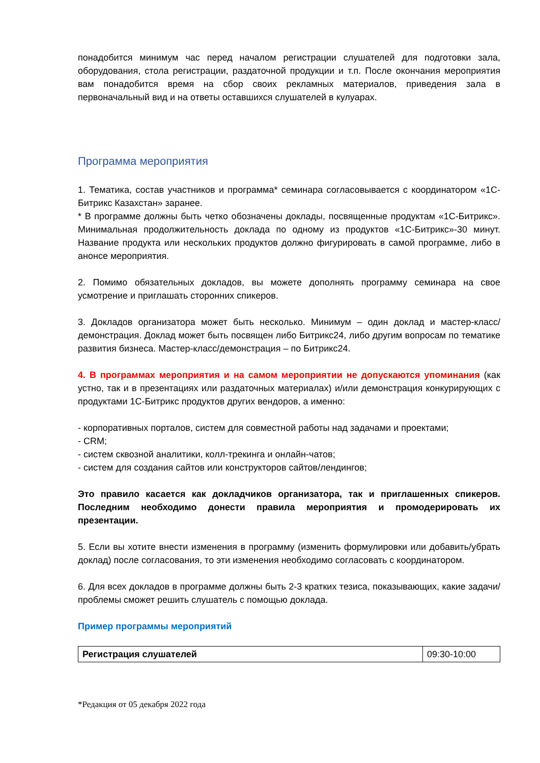понадобится минимум час перед началом регистрации слушателей для подготовки зала, оборудования, стола регистрации, раздаточной продукции и т.п. После окончания мероприятия вам понадобится время на сбор своих рекламных материалов, приведения зала в первоначальный вид и на ответы оставшихся слушателей в кулуарах.
Программа мероприятия
1. Тематика, состав участников и программа* семинара согласовывается с координатором «1С-Битрикс Казахстан» заранее.
* В программе должны быть четко обозначены доклады, посвященные продуктам «1С-Битрикс». Минимальная продолжительность доклада по одному из продуктов «1С-Битрикс»-30 минут. Название продукта или нескольких продуктов должно фигурировать в самой программе, либо в анонсе мероприятия.
2. Помимо обязательных докладов, вы можете дополнять программу семинара на свое усмотрение и приглашать сторонних спикеров.
3. Докладов организатора может быть несколько. Минимум – один доклад и мастер-класс/демонстрация. Доклад может быть посвящен либо Битрикс24, либо другим вопросам по тематике развития бизнеса. Мастер-класс/демонстрация – по Битрикс24.
4. В программах мероприятия и на самом мероприятии не допускаются упоминания (как устно, так и в презентациях или раздаточных материалах) и/или демонстрация конкурирующих с продуктами 1С-Битрикс продуктов других вендоров, а именно:
- корпоративных порталов, систем для совместной работы над задачами и проектами;
- CRM;
- систем сквозной аналитики, колл-трекинга и онлайн-чатов;
- систем для создания сайтов или конструкторов сайтов/лендингов;
Это правило касается как докладчиков организатора, так и приглашенных спикеров. Последним необходимо донести правила мероприятия и промодерировать их презентации.
5. Если вы хотите внести изменения в программу (изменить формулировки или добавить/убрать доклад) после согласования, то эти изменения необходимо согласовать с координатором.
6. Для всех докладов в программе должны быть 2-3 кратких тезиса, показывающих, какие задачи/проблемы сможет решить слушатель с помощью доклада.
Пример программы мероприятий
| Регистрация слушателей | 09:30-10:00 |
*Редакция от 05 декабря 2022 года